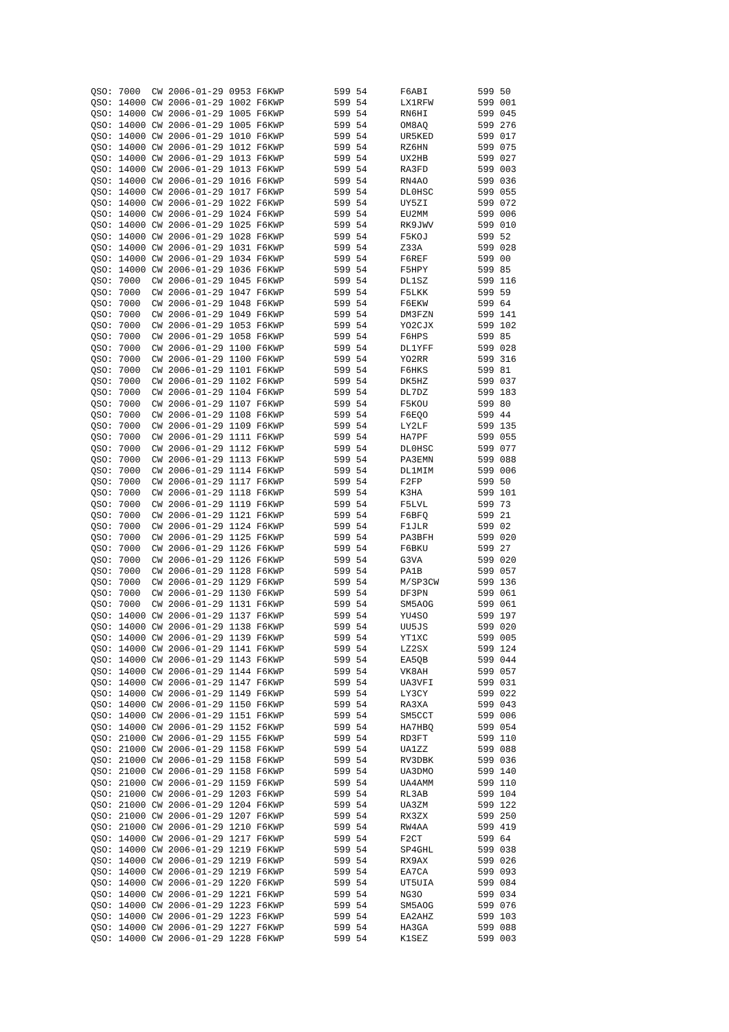QSO: 7000  CW 2006-01-29 0953 F6KWP         599 54      F6ABI         599 50
QSO: 14000 CW 2006-01-29 1002 F6KWP         599 54      LX1RFW        599 001
QSO: 14000 CW 2006-01-29 1005 F6KWP         599 54      RN6HI         599 045
QSO: 14000 CW 2006-01-29 1005 F6KWP         599 54      OM8AQ         599 276
QSO: 14000 CW 2006-01-29 1010 F6KWP         599 54      UR5KED        599 017
QSO: 14000 CW 2006-01-29 1012 F6KWP         599 54      RZ6HN         599 075
QSO: 14000 CW 2006-01-29 1013 F6KWP         599 54      UX2HB         599 027
QSO: 14000 CW 2006-01-29 1013 F6KWP         599 54      RA3FD         599 003
QSO: 14000 CW 2006-01-29 1016 F6KWP         599 54      RN4AO         599 036
QSO: 14000 CW 2006-01-29 1017 F6KWP         599 54      DL0HSC        599 055
QSO: 14000 CW 2006-01-29 1022 F6KWP         599 54      UY5ZI         599 072
QSO: 14000 CW 2006-01-29 1024 F6KWP         599 54      EU2MM         599 006
QSO: 14000 CW 2006-01-29 1025 F6KWP         599 54      RK9JWV        599 010
QSO: 14000 CW 2006-01-29 1028 F6KWP         599 54      F5KOJ         599 52
QSO: 14000 CW 2006-01-29 1031 F6KWP         599 54      Z33A          599 028
QSO: 14000 CW 2006-01-29 1034 F6KWP         599 54      F6REF         599 00
QSO: 14000 CW 2006-01-29 1036 F6KWP         599 54      F5HPY         599 85
QSO: 7000  CW 2006-01-29 1045 F6KWP         599 54      DL1SZ         599 116
QSO: 7000  CW 2006-01-29 1047 F6KWP         599 54      F5LKK         599 59
QSO: 7000  CW 2006-01-29 1048 F6KWP         599 54      F6EKW         599 64
QSO: 7000  CW 2006-01-29 1049 F6KWP         599 54      DM3FZN        599 141
QSO: 7000  CW 2006-01-29 1053 F6KWP         599 54      YO2CJX        599 102
QSO: 7000  CW 2006-01-29 1058 F6KWP         599 54      F6HPS         599 85
QSO: 7000  CW 2006-01-29 1100 F6KWP         599 54      DL1YFF        599 028
QSO: 7000  CW 2006-01-29 1100 F6KWP         599 54      YO2RR         599 316
QSO: 7000  CW 2006-01-29 1101 F6KWP         599 54      F6HKS         599 81
QSO: 7000  CW 2006-01-29 1102 F6KWP         599 54      DK5HZ         599 037
QSO: 7000  CW 2006-01-29 1104 F6KWP         599 54      DL7DZ         599 183
QSO: 7000  CW 2006-01-29 1107 F6KWP         599 54      F5KOU         599 80
QSO: 7000  CW 2006-01-29 1108 F6KWP         599 54      F6EQO         599 44
QSO: 7000  CW 2006-01-29 1109 F6KWP         599 54      LY2LF         599 135
QSO: 7000  CW 2006-01-29 1111 F6KWP         599 54      HA7PF         599 055
QSO: 7000  CW 2006-01-29 1112 F6KWP         599 54      DL0HSC        599 077
QSO: 7000  CW 2006-01-29 1113 F6KWP         599 54      PA3EMN        599 088
QSO: 7000  CW 2006-01-29 1114 F6KWP         599 54      DL1MIM        599 006
QSO: 7000  CW 2006-01-29 1117 F6KWP         599 54      F2FP          599 50
QSO: 7000  CW 2006-01-29 1118 F6KWP         599 54      K3HA          599 101
QSO: 7000  CW 2006-01-29 1119 F6KWP         599 54      F5LVL         599 73
QSO: 7000  CW 2006-01-29 1121 F6KWP         599 54      F6BFQ         599 21
QSO: 7000  CW 2006-01-29 1124 F6KWP         599 54      F1JLR         599 02
QSO: 7000  CW 2006-01-29 1125 F6KWP         599 54      PA3BFH        599 020
QSO: 7000  CW 2006-01-29 1126 F6KWP         599 54      F6BKU         599 27
QSO: 7000  CW 2006-01-29 1126 F6KWP         599 54      G3VA          599 020
QSO: 7000  CW 2006-01-29 1128 F6KWP         599 54      PA1B          599 057
QSO: 7000  CW 2006-01-29 1129 F6KWP         599 54      M/SP3CW       599 136
QSO: 7000  CW 2006-01-29 1130 F6KWP         599 54      DF3PN         599 061
QSO: 7000  CW 2006-01-29 1131 F6KWP         599 54      SM5AOG        599 061
QSO: 14000 CW 2006-01-29 1137 F6KWP         599 54      YU4SO         599 197
QSO: 14000 CW 2006-01-29 1138 F6KWP         599 54      UU5JS         599 020
QSO: 14000 CW 2006-01-29 1139 F6KWP         599 54      YT1XC         599 005
QSO: 14000 CW 2006-01-29 1141 F6KWP         599 54      LZ2SX         599 124
QSO: 14000 CW 2006-01-29 1143 F6KWP         599 54      EA5QB         599 044
QSO: 14000 CW 2006-01-29 1144 F6KWP         599 54      VK8AH         599 057
QSO: 14000 CW 2006-01-29 1147 F6KWP         599 54      UA3VFI        599 031
QSO: 14000 CW 2006-01-29 1149 F6KWP         599 54      LY3CY         599 022
QSO: 14000 CW 2006-01-29 1150 F6KWP         599 54      RA3XA         599 043
QSO: 14000 CW 2006-01-29 1151 F6KWP         599 54      SM5CCT        599 006
QSO: 14000 CW 2006-01-29 1152 F6KWP         599 54      HA7HBQ        599 054
QSO: 21000 CW 2006-01-29 1155 F6KWP         599 54      RD3FT         599 110
QSO: 21000 CW 2006-01-29 1158 F6KWP         599 54      UA1ZZ         599 088
QSO: 21000 CW 2006-01-29 1158 F6KWP         599 54      RV3DBK        599 036
QSO: 21000 CW 2006-01-29 1158 F6KWP         599 54      UA3DMO        599 140
QSO: 21000 CW 2006-01-29 1159 F6KWP         599 54      UA4AMM        599 110
QSO: 21000 CW 2006-01-29 1203 F6KWP         599 54      RL3AB         599 104
QSO: 21000 CW 2006-01-29 1204 F6KWP         599 54      UA3ZM         599 122
QSO: 21000 CW 2006-01-29 1207 F6KWP         599 54      RX3ZX         599 250
QSO: 21000 CW 2006-01-29 1210 F6KWP         599 54      RW4AA         599 419
QSO: 14000 CW 2006-01-29 1217 F6KWP         599 54      F2CT          599 64
QSO: 14000 CW 2006-01-29 1219 F6KWP         599 54      SP4GHL        599 038
QSO: 14000 CW 2006-01-29 1219 F6KWP         599 54      RX9AX         599 026
QSO: 14000 CW 2006-01-29 1219 F6KWP         599 54      EA7CA         599 093
QSO: 14000 CW 2006-01-29 1220 F6KWP         599 54      UT5UIA        599 084
QSO: 14000 CW 2006-01-29 1221 F6KWP         599 54      NG3O          599 034
QSO: 14000 CW 2006-01-29 1223 F6KWP         599 54      SM5AOG        599 076
QSO: 14000 CW 2006-01-29 1223 F6KWP         599 54      EA2AHZ        599 103
QSO: 14000 CW 2006-01-29 1227 F6KWP         599 54      HA3GA         599 088
QSO: 14000 CW 2006-01-29 1228 F6KWP         599 54      K1SEZ         599 003